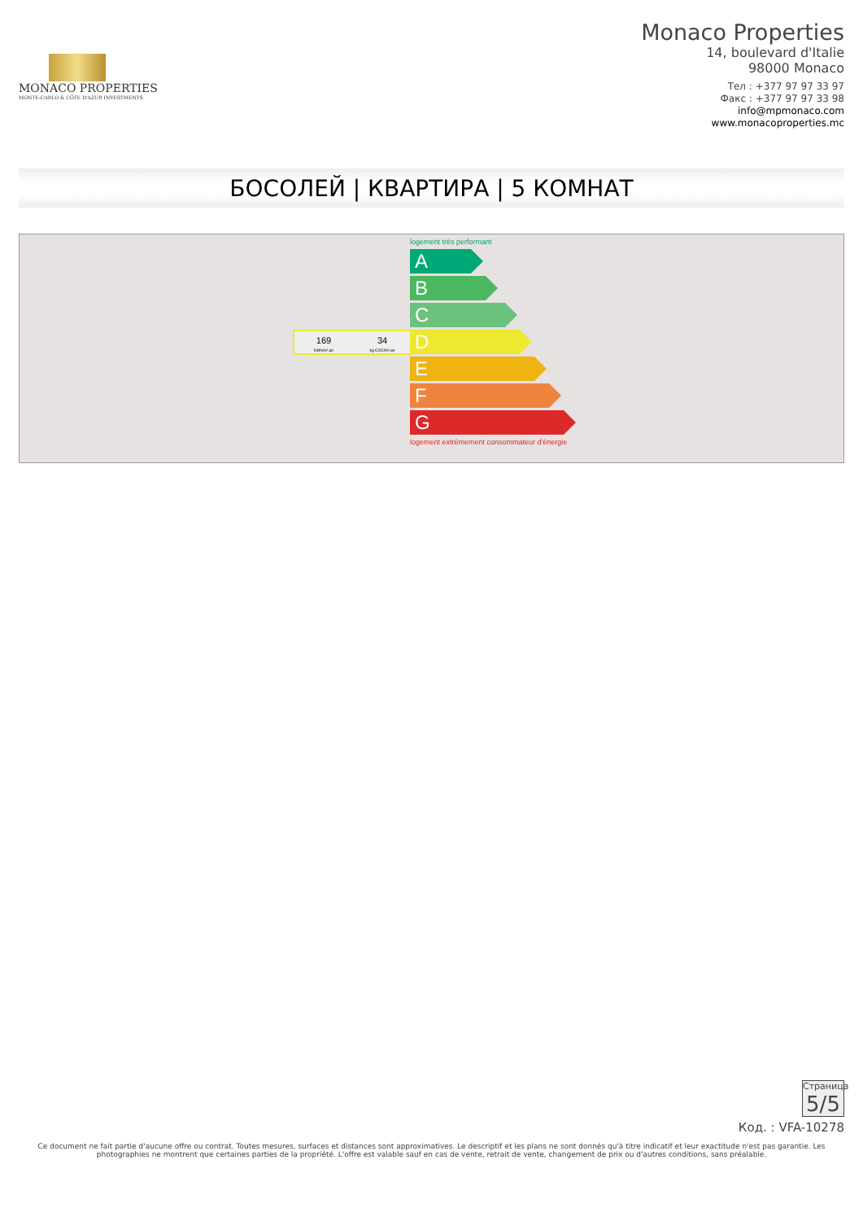MONACO PROPERTIES
MONTE-CARLO & CÔTE D'AZUR INVESTMENTS
Monaco Properties
14, boulevard d'Italie
98000 Monaco
Тел : +377 97 97 33 97
Факс : +377 97 97 33 98
info@mpmonaco.com
www.monacoproperties.mc
БОСОЛЕЙ | КВАРТИРА | 5 КОМНАТ
logement très performant
A
B
C
169
kWh/m².an
34
kg CO2/m².an
D
E
F
G
logement extrêmement consommateur d'énergie
Страница 5/5
Код. : VFA-10278
Ce document ne fait partie d'aucune offre ou contrat. Toutes mesures, surfaces et distances sont approximatives. Le descriptif et les plans ne sont donnés qu'à titre indicatif et leur exactitude n'est pas garantie. Les photographies ne montrent que certaines parties de la propriété. L'offre est valable sauf en cas de vente, retrait de vente, changement de prix ou d'autres conditions, sans préalable.